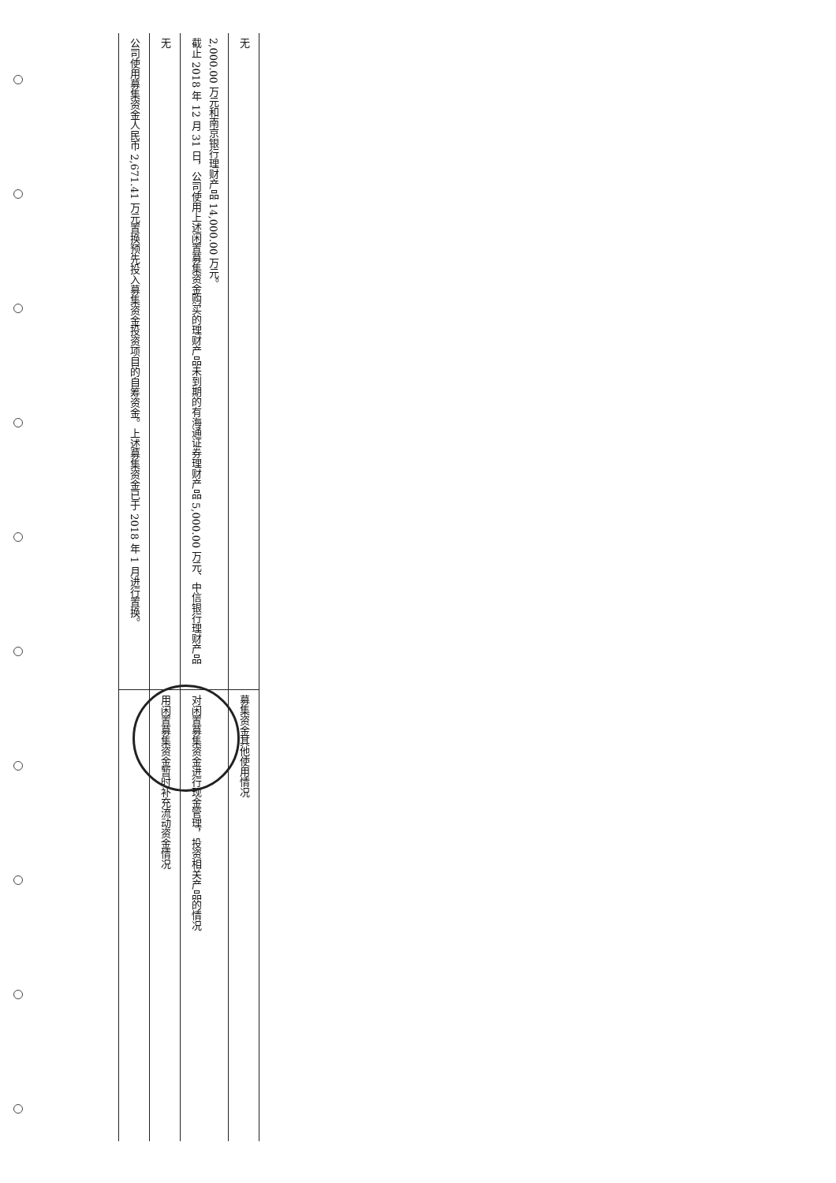| 公司使用募集资金人民币 2,671.41 万元置换预先投入募集资金投资项目的自筹资金。上述募集资金已于 2018 年 1 月进行置换。 | |
| 无 | 用闲置募集资金暂时补充流动资金情况 |
| 截止 2018 年 12 月 31 日，公司使用上述闲置募集资金购买的理财产品未到期的有海通证券理财产品 5,000.00 万元、中信银行理财产品 2,000.00 万元和南京银行理财产品 14,000.00 万元。 | 对闲置募集资金进行现金管理，投资相关产品的情况 |
| 无 | 募集资金其他使用情况 |